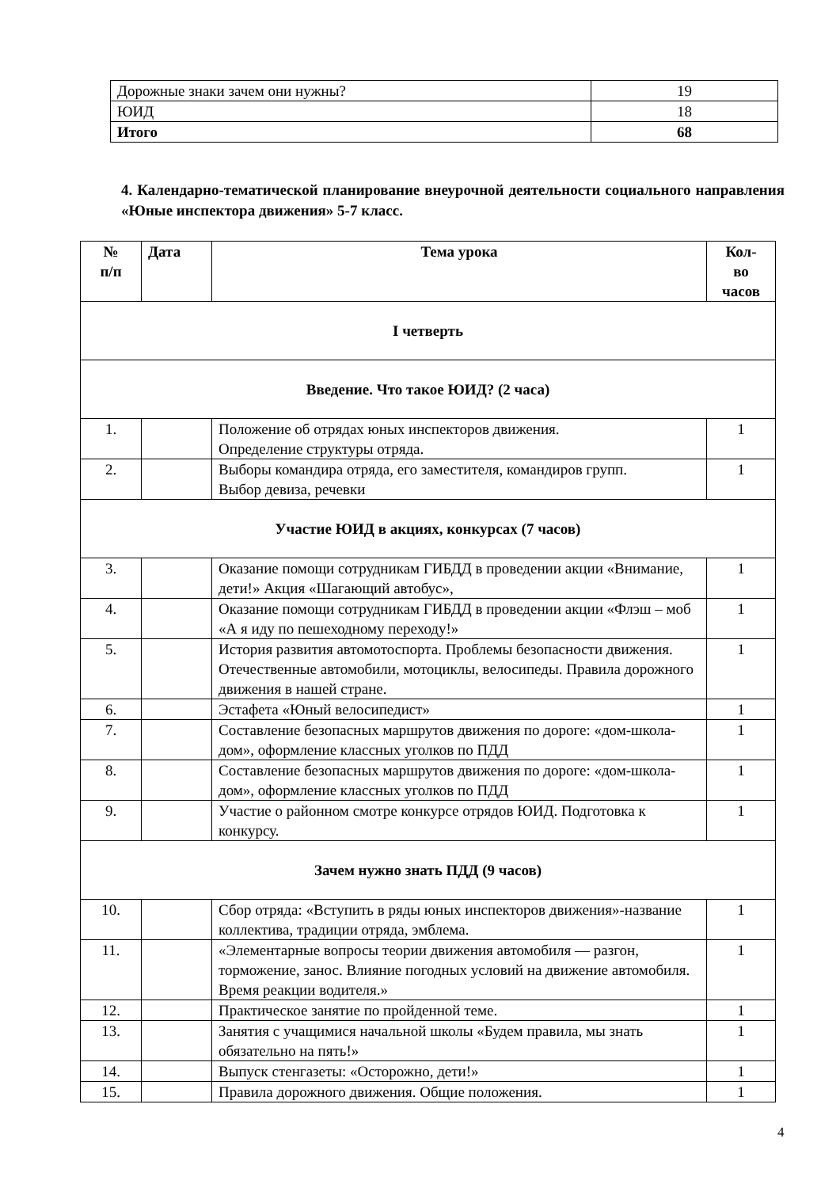| Дорожные знаки зачем они нужны? | 19 |
| ЮИД | 18 |
| Итого | 68 |
4. Календарно-тематической планирование внеурочной деятельности социального направления «Юные инспектора движения» 5-7 класс.
| № п/п | Дата | Тема урока | Кол- во часов |
| --- | --- | --- | --- |
| I четверть | | | |
| Введение. Что такое ЮИД? (2 часа) | | | |
| 1. | | Положение об отрядах юных инспекторов движения. Определение структуры отряда. | 1 |
| 2. | | Выборы командира отряда, его заместителя, командиров групп. Выбор девиза, речевки | 1 |
| Участие ЮИД в акциях, конкурсах (7 часов) | | | |
| 3. | | Оказание помощи сотрудникам ГИБДД в проведении акции «Внимание, дети!» Акция «Шагающий автобус», | 1 |
| 4. | | Оказание помощи сотрудникам ГИБДД в проведении акции «Флэш – моб «А я иду по пешеходному переходу!» | 1 |
| 5. | | История развития автомотоспорта. Проблемы безопасности движения. Отечественные автомобили, мотоциклы, велосипеды. Правила дорожного движения в нашей стране. | 1 |
| 6. | | Эстафета «Юный велосипедист» | 1 |
| 7. | | Составление безопасных маршрутов движения по дороге: «дом-школа-дом», оформление классных уголков по ПДД | 1 |
| 8. | | Составление безопасных маршрутов движения по дороге: «дом-школа-дом», оформление классных уголков по ПДД | 1 |
| 9. | | Участие о районном смотре конкурсе отрядов ЮИД. Подготовка к конкурсу. | 1 |
| Зачем нужно знать ПДД (9 часов) | | | |
| 10. | | Сбор отряда: «Вступить в ряды юных инспекторов движения»-название коллектива, традиции отряда, эмблема. | 1 |
| 11. | | «Элементарные вопросы теории движения автомобиля — разгон, торможение, занос. Влияние погодных условий на движение автомобиля. Время реакции водителя.» | 1 |
| 12. | | Практическое занятие по пройденной теме. | 1 |
| 13. | | Занятия с учащимися начальной школы «Будем правила, мы знать обязательно на пять!» | 1 |
| 14. | | Выпуск стенгазеты: «Осторожно, дети!» | 1 |
| 15. | | Правила дорожного движения. Общие положения. | 1 |
4